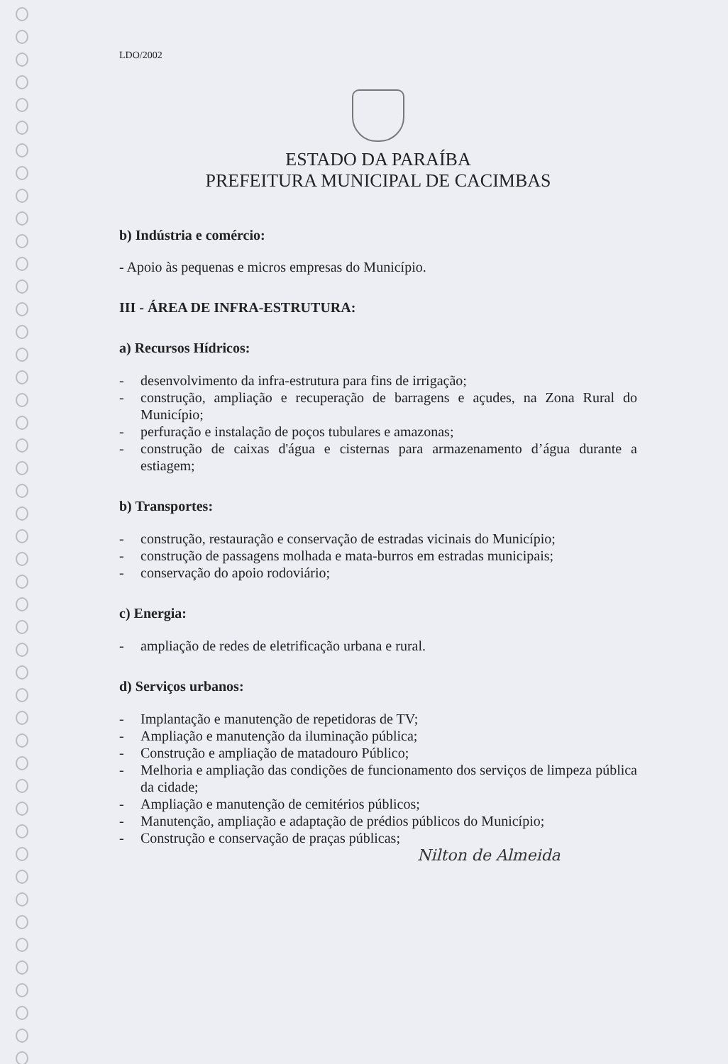LDO/2002
ESTADO DA PARAÍBA
PREFEITURA MUNICIPAL DE CACIMBAS
b) Indústria e comércio:
- Apoio às pequenas e micros empresas do Município.
III - ÁREA DE INFRA-ESTRUTURA:
a) Recursos Hídricos:
- desenvolvimento da infra-estrutura para fins de irrigação;
- construção, ampliação e recuperação de barragens e açudes, na Zona Rural do Município;
- perfuração e instalação de poços tubulares e amazonas;
- construção de caixas d'água e cisternas para armazenamento d’água durante a estiagem;
b) Transportes:
- construção, restauração e conservação de estradas vicinais do Município;
- construção de passagens molhada e mata-burros em estradas municipais;
- conservação do apoio rodoviário;
c) Energia:
- ampliação de redes de eletrificação urbana e rural.
d) Serviços urbanos:
- Implantação e manutenção de repetidoras de TV;
- Ampliação e manutenção da iluminação pública;
- Construção e ampliação de matadouro Público;
- Melhoria e ampliação das condições de funcionamento dos serviços de limpeza pública da cidade;
- Ampliação e manutenção de cemitérios públicos;
- Manutenção, ampliação e adaptação de prédios públicos do Município;
- Construção e conservação de praças públicas;
Nilton de Almeida